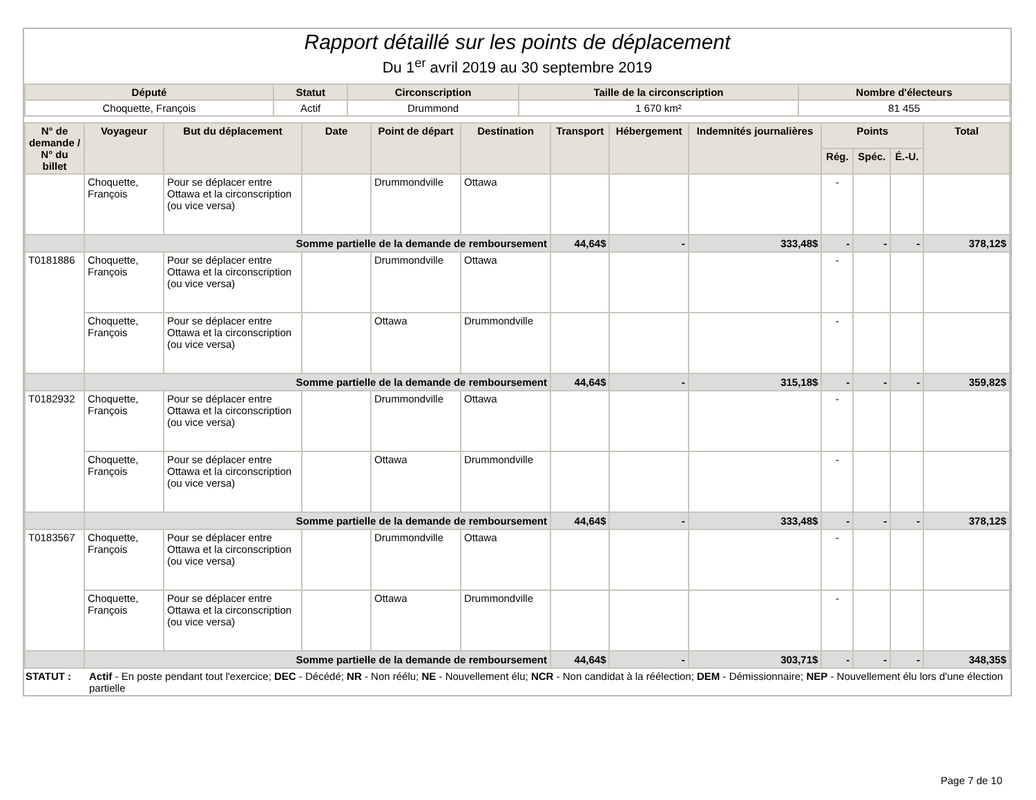Rapport détaillé sur les points de déplacement
Du 1<sup>er</sup> avril 2019 au 30 septembre 2019
| Député | Statut | Circonscription | Taille de la circonscription | Nombre d'électeurs |
| --- | --- | --- | --- | --- |
| Choquette, François | Actif | Drummond | 1 670 km² | 81 455 |
| N° de demande / N° du billet | Voyageur | But du déplacement | Date | Point de départ | Destination | Transport | Hébergement | Indemnités journalières | Points | | | Total |
| --- | --- | --- | --- | --- | --- | --- | --- | --- | --- | --- | --- | --- |
| | | | | | | | | | Rég. | Spéc. | É.-U. | |
| | Choquette, François | Pour se déplacer entre Ottawa et la circonscription (ou vice versa) | | Drummondville | Ottawa | | | | - | | | |
| | Somme partielle de la demande de remboursement | | | | | 44,64$ | - | 333,48$ | - | - | - | 378,12$ |
| T0181886 | Choquette, François | Pour se déplacer entre Ottawa et la circonscription (ou vice versa) | | Drummondville | Ottawa | | | | - | | | |
| | Choquette, François | Pour se déplacer entre Ottawa et la circonscription (ou vice versa) | | Ottawa | Drummondville | | | | - | | | |
| | Somme partielle de la demande de remboursement | | | | | 44,64$ | - | 315,18$ | - | - | - | 359,82$ |
| T0182932 | Choquette, François | Pour se déplacer entre Ottawa et la circonscription (ou vice versa) | | Drummondville | Ottawa | | | | - | | | |
| | Choquette, François | Pour se déplacer entre Ottawa et la circonscription (ou vice versa) | | Ottawa | Drummondville | | | | - | | | |
| | Somme partielle de la demande de remboursement | | | | | 44,64$ | - | 333,48$ | - | - | - | 378,12$ |
| T0183567 | Choquette, François | Pour se déplacer entre Ottawa et la circonscription (ou vice versa) | | Drummondville | Ottawa | | | | - | | | |
| | Choquette, François | Pour se déplacer entre Ottawa et la circonscription (ou vice versa) | | Ottawa | Drummondville | | | | - | | | |
| | Somme partielle de la demande de remboursement | | | | | 44,64$ | - | 303,71$ | - | - | - | 348,35$ |
STATUT : Actif - En poste pendant tout l'exercice; DEC - Décédé; NR - Non réélu; NE - Nouvellement élu; NCR - Non candidat à la réélection; DEM - Démissionnaire; NEP - Nouvellement élu lors d'une élection partielle
Page 7 de 10